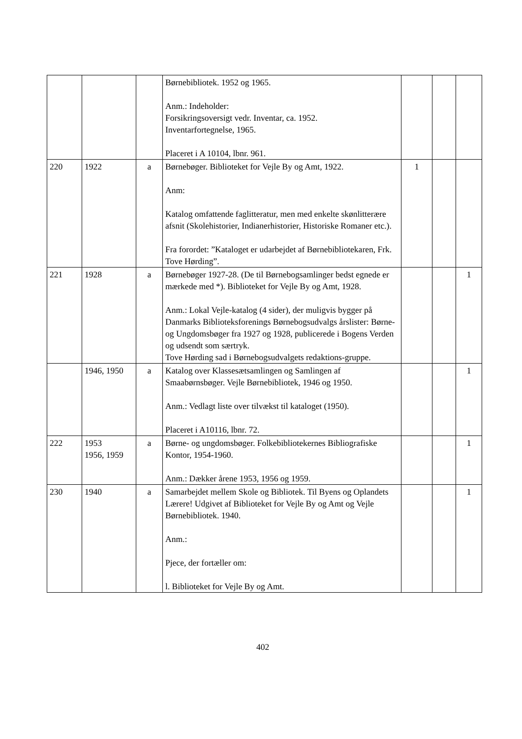| | | | Børnebibliotek. 1952 og 1965. Anm.: Indeholder: Forsikringsoversigt vedr. Inventar, ca. 1952. Inventarfortegnelse, 1965. Placeret i A 10104, lbnr. 961. | | | |
| 220 | 1922 | a | Børnebøger. Biblioteket for Vejle By og Amt, 1922. Anm: Katalog omfattende faglitteratur, men med enkelte skønlitterære afsnit (Skolehistorier, Indianerhistorier, Historiske Romaner etc.). Fra forordet: ”Kataloget er udarbejdet af Børnebibliotekaren, Frk. Tove Hørding”. | 1 | | |
| 221 | 1928 | a | Børnebøger 1927-28. (De til Børnebogsamlinger bedst egnede er mærkede med *). Biblioteket for Vejle By og Amt, 1928. Anm.: Lokal Vejle-katalog (4 sider), der muligvis bygger på Danmarks Biblioteksforenings Børnebogsudvalgs årslister: Børne- og Ungdomsbøger fra 1927 og 1928, publicerede i Bogens Verden og udsendt som særtryk. Tove Hørding sad i Børnebogsudvalgets redaktions-gruppe. | | | 1 |
| | 1946, 1950 | a | Katalog over Klassesætsamlingen og Samlingen af Smaabørnsbøger. Vejle Børnebibliotek, 1946 og 1950. Anm.: Vedlagt liste over tilvækst til kataloget (1950). Placeret i A10116, lbnr. 72. | | | 1 |
| 222 | 1953 1956, 1959 | a | Børne- og ungdomsbøger. Folkebibliotekernes Bibliografiske Kontor, 1954-1960. Anm.: Dækker årene 1953, 1956 og 1959. | | | 1 |
| 230 | 1940 | a | Samarbejdet mellem Skole og Bibliotek. Til Byens og Oplandets Lærere! Udgivet af Biblioteket for Vejle By og Amt og Vejle Børnebibliotek. 1940. Anm.: Pjece, der fortæller om: l. Biblioteket for Vejle By og Amt. | | | 1 |
402